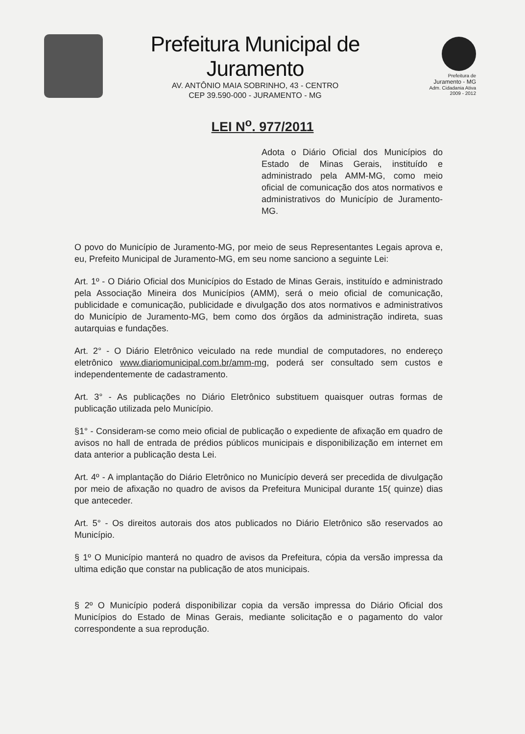Prefeitura Municipal de Juramento
AV. ANTÔNIO MAIA SOBRINHO, 43 - CENTRO
CEP 39.590-000 - JURAMENTO - MG
Prefeitura de
Juramento - MG
Adm. Cidadania Ativa
2009 - 2012
LEI N<sup>o</sup>. 977/2011
Adota o Diário Oficial dos Municípios do Estado de Minas Gerais, instituído e administrado pela AMM-MG, como meio oficial de comunicação dos atos normativos e administrativos do Município de Juramento-MG.
O povo do Município de Juramento-MG, por meio de seus Representantes Legais aprova e, eu, Prefeito Municipal de Juramento-MG, em seu nome sanciono a seguinte Lei:
Art. 1º - O Diário Oficial dos Municípios do Estado de Minas Gerais, instituído e administrado pela Associação Mineira dos Municípios (AMM), será o meio oficial de comunicação, publicidade e comunicação, publicidade e divulgação dos atos normativos e administrativos do Município de Juramento-MG, bem como dos órgãos da administração indireta, suas autarquias e fundações.
Art. 2° - O Diário Eletrônico veiculado na rede mundial de computadores, no endereço eletrônico www.diariomunicipal.com.br/amm-mg, poderá ser consultado sem custos e independentemente de cadastramento.
Art. 3° - As publicações no Diário Eletrônico substituem quaisquer outras formas de publicação utilizada pelo Município.
§1° - Consideram-se como meio oficial de publicação o expediente de afixação em quadro de avisos no hall de entrada de prédios públicos municipais e disponibilização em internet em data anterior a publicação desta Lei.
Art. 4º - A implantação do Diário Eletrônico no Município deverá ser precedida de divulgação por meio de afixação no quadro de avisos da Prefeitura Municipal durante 15( quinze) dias que anteceder.
Art. 5° - Os direitos autorais dos atos publicados no Diário Eletrônico são reservados ao Município.
§ 1º O Município manterá no quadro de avisos da Prefeitura, cópia da versão impressa da ultima edição que constar na publicação de atos municipais.
§ 2º O Município poderá disponibilizar copia da versão impressa do Diário Oficial dos Municípios do Estado de Minas Gerais, mediante solicitação e o pagamento do valor correspondente a sua reprodução.